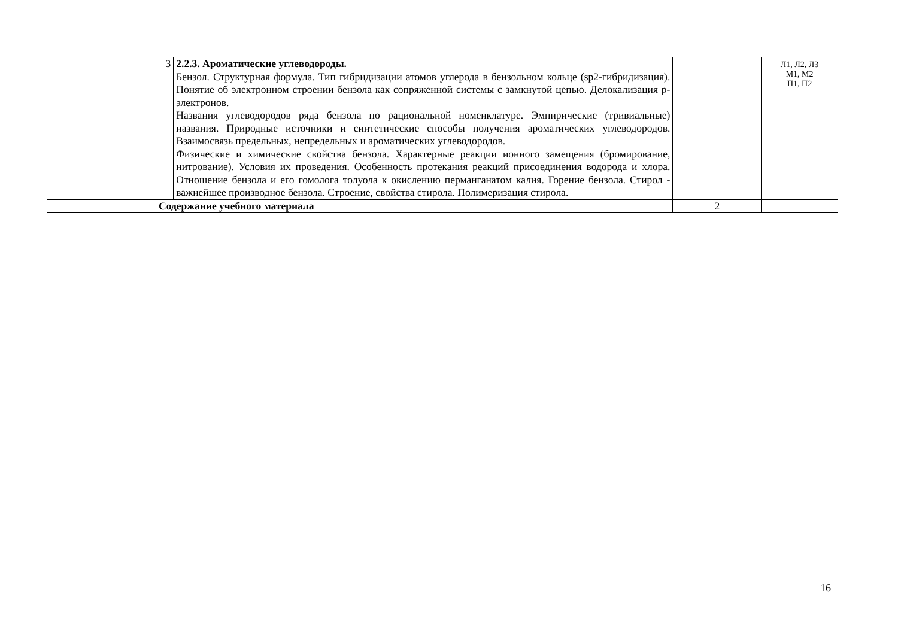| | 3 | 2.2.3. Ароматические углеводороды. Бензол. Структурная формула. Тип гибридизации атомов углерода в бензольном кольце (sp2-гибридизация). Понятие об электронном строении бензола как сопряженной системы с замкнутой цепью. Делокализация р-электронов. Названия углеводородов ряда бензола по рациональной номенклатуре. Эмпирические (тривиальные) названия. Природные источники и синтетические способы получения ароматических углеводородов. Взаимосвязь предельных, непредельных и ароматических углеводородов. Физические и химические свойства бензола. Характерные реакции ионного замещения (бромирование, нитрование). Условия их проведения. Особенность протекания реакций присоединения водорода и хлора. Отношение бензола и его гомолога толуола к окислению перманганатом калия. Горение бензола. Стирол - важнейшее производное бензола. Строение, свойства стирола. Полимеризация стирола. | | Л1, Л2, Л3 М1, М2 П1, П2 |
| | Содержание учебного материала | | 2 | |
16